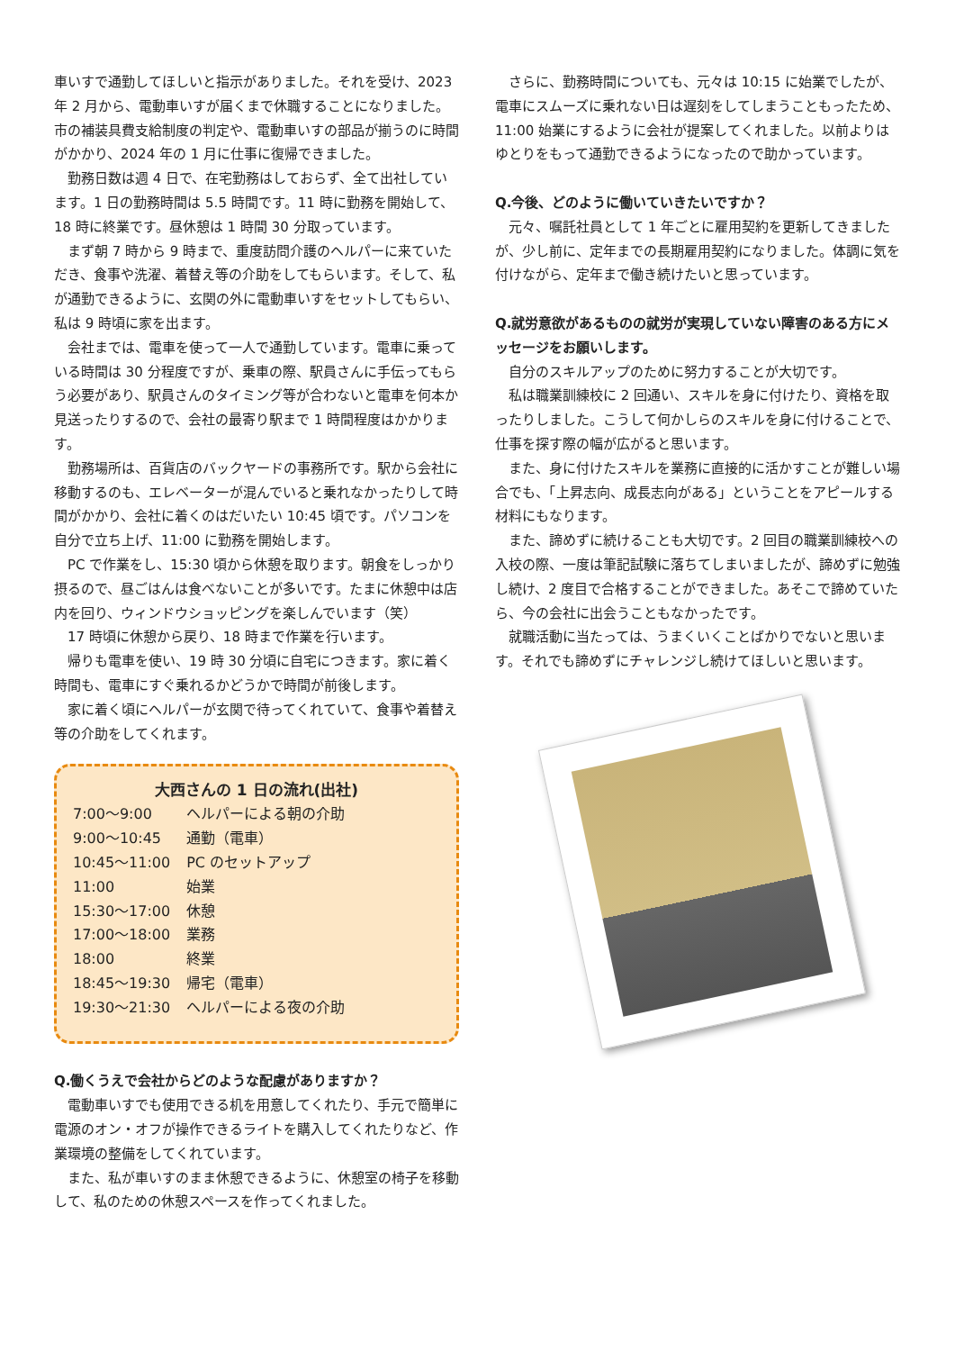車いすで通勤してほしいと指示がありました。それを受け、2023 年 2 月から、電動車いすが届くまで休職することになりました。市の補装具費支給制度の判定や、電動車いすの部品が揃うのに時間がかかり、2024 年の 1 月に仕事に復帰できました。
勤務日数は週 4 日で、在宅勤務はしておらず、全て出社しています。1 日の勤務時間は 5.5 時間です。11 時に勤務を開始して、18 時に終業です。昼休憩は 1 時間 30 分取っています。
まず朝 7 時から 9 時まで、重度訪問介護のヘルパーに来ていただき、食事や洗濯、着替え等の介助をしてもらいます。そして、私が通勤できるように、玄関の外に電動車いすをセットしてもらい、私は 9 時頃に家を出ます。
会社までは、電車を使って一人で通勤しています。電車に乗っている時間は 30 分程度ですが、乗車の際、駅員さんに手伝ってもらう必要があり、駅員さんのタイミング等が合わないと電車を何本か見送ったりするので、会社の最寄り駅まで 1 時間程度はかかります。
勤務場所は、百貨店のバックヤードの事務所です。駅から会社に移動するのも、エレベーターが混んでいると乗れなかったりして時間がかかり、会社に着くのはだいたい 10:45 頃です。パソコンを自分で立ち上げ、11:00 に勤務を開始します。
PC で作業をし、15:30 頃から休憩を取ります。朝食をしっかり摂るので、昼ごはんは食べないことが多いです。たまに休憩中は店内を回り、ウィンドウショッピングを楽しんでいます（笑）
17 時頃に休憩から戻り、18 時まで作業を行います。
帰りも電車を使い、19 時 30 分頃に自宅につきます。家に着く時間も、電車にすぐ乗れるかどうかで時間が前後します。
家に着く頃にヘルパーが玄関で待ってくれていて、食事や着替え等の介助をしてくれます。
大西さんの 1 日の流れ(出社)
| 7:00～9:00 | ヘルパーによる朝の介助 |
| 9:00～10:45 | 通勤（電車） |
| 10:45～11:00 | PC のセットアップ |
| 11:00 | 始業 |
| 15:30～17:00 | 休憩 |
| 17:00～18:00 | 業務 |
| 18:00 | 終業 |
| 18:45～19:30 | 帰宅（電車） |
| 19:30～21:30 | ヘルパーによる夜の介助 |
Q.働くうえで会社からどのような配慮がありますか？
電動車いすでも使用できる机を用意してくれたり、手元で簡単に電源のオン・オフが操作できるライトを購入してくれたりなど、作業環境の整備をしてくれています。
また、私が車いすのまま休憩できるように、休憩室の椅子を移動して、私のための休憩スペースを作ってくれました。
さらに、勤務時間についても、元々は 10:15 に始業でしたが、電車にスムーズに乗れない日は遅刻をしてしまうこともったため、11:00 始業にするように会社が提案してくれました。以前よりはゆとりをもって通勤できるようになったので助かっています。
Q.今後、どのように働いていきたいですか？
元々、嘱託社員として 1 年ごとに雇用契約を更新してきましたが、少し前に、定年までの長期雇用契約になりました。体調に気を付けながら、定年まで働き続けたいと思っています。
Q.就労意欲があるものの就労が実現していない障害のある方にメッセージをお願いします。
自分のスキルアップのために努力することが大切です。
私は職業訓練校に 2 回通い、スキルを身に付けたり、資格を取ったりしました。こうして何かしらのスキルを身に付けることで、仕事を探す際の幅が広がると思います。
また、身に付けたスキルを業務に直接的に活かすことが難しい場合でも、「上昇志向、成長志向がある」ということをアピールする材料にもなります。
また、諦めずに続けることも大切です。2 回目の職業訓練校への入校の際、一度は筆記試験に落ちてしまいましたが、諦めずに勉強し続け、2 度目で合格することができました。あそこで諦めていたら、今の会社に出会うこともなかったです。
就職活動に当たっては、うまくいくことばかりでないと思います。それでも諦めずにチャレンジし続けてほしいと思います。